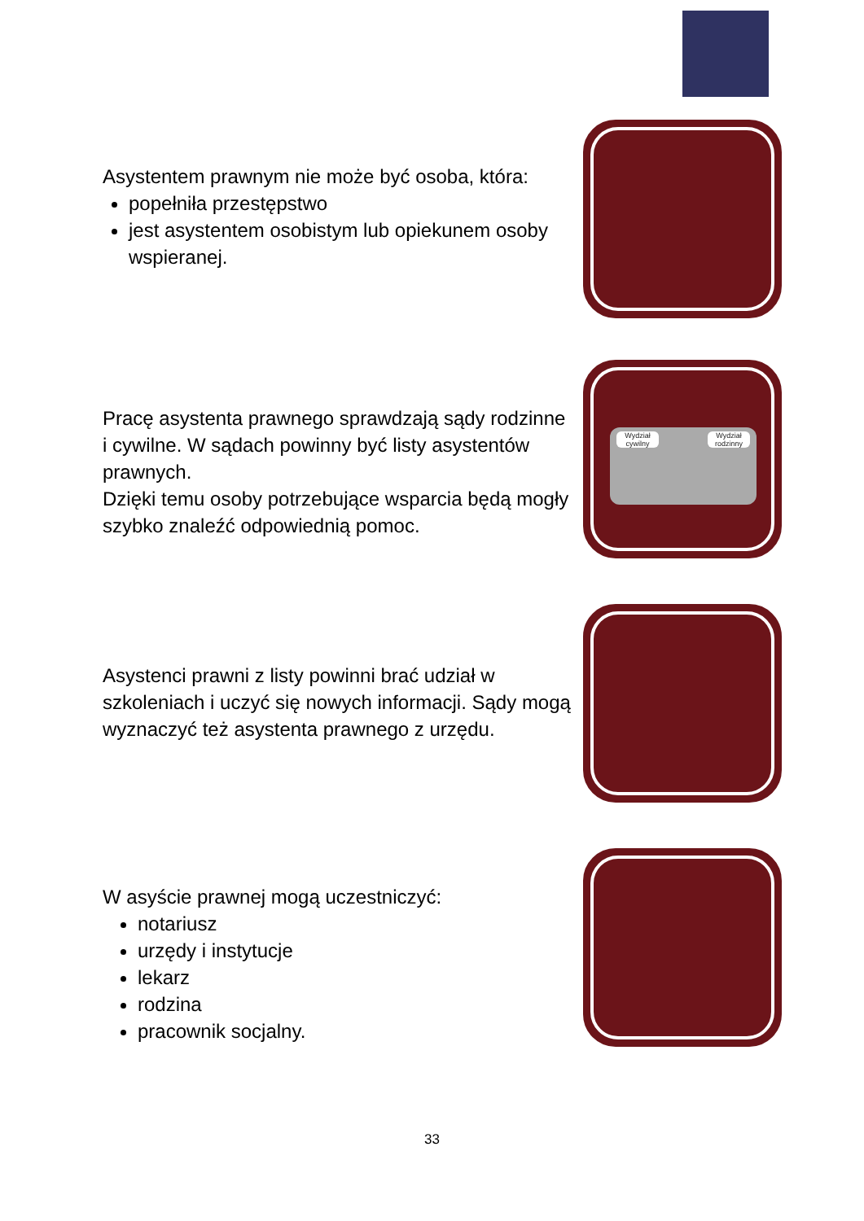Asystentem prawnym nie może być osoba, która:
popełniła przestępstwo
jest asystentem osobistym lub opiekunem osoby wspieranej.
Wydział cywilny Wydział rodzinny
Pracę asystenta prawnego sprawdzają sądy rodzinne i cywilne. W sądach powinny być listy asystentów prawnych.
Dzięki temu osoby potrzebujące wsparcia będą mogły szybko znaleźć odpowiednią pomoc.
Asystenci prawni z listy powinni brać udział w szkoleniach i uczyć się nowych informacji. Sądy mogą wyznaczyć też asystenta prawnego z urzędu.
W asyście prawnej mogą uczestniczyć:
notariusz
urzędy i instytucje
lekarz
rodzina
pracownik socjalny.
33